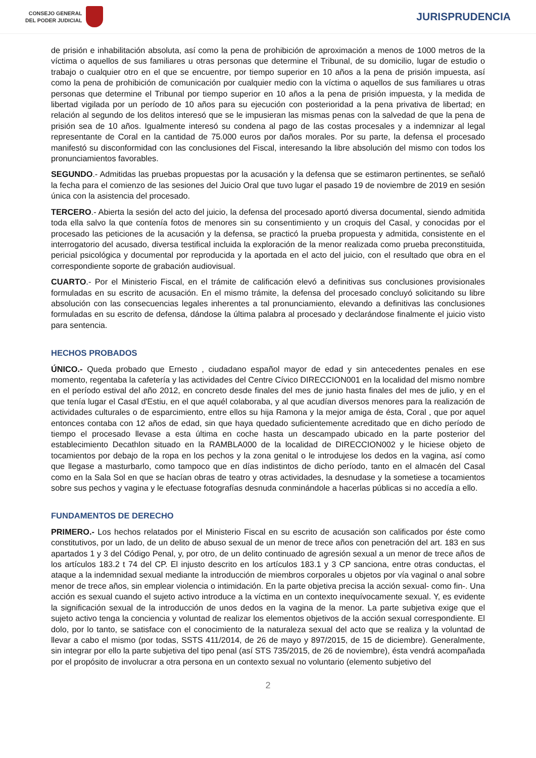CONSEJO GENERAL
DEL PODER JUDICIAL
JURISPRUDENCIA
de prisión e inhabilitación absoluta, así como la pena de prohibición de aproximación a menos de 1000 metros de la víctima o aquellos de sus familiares u otras personas que determine el Tribunal, de su domicilio, lugar de estudio o trabajo o cualquier otro en el que se encuentre, por tiempo superior en 10 años a la pena de prisión impuesta, así como la pena de prohibición de comunicación por cualquier medio con la víctima o aquellos de sus familiares u otras personas que determine el Tribunal por tiempo superior en 10 años a la pena de prisión impuesta, y la medida de libertad vigilada por un período de 10 años para su ejecución con posterioridad a la pena privativa de libertad; en relación al segundo de los delitos interesó que se le impusieran las mismas penas con la salvedad de que la pena de prisión sea de 10 años. Igualmente interesó su condena al pago de las costas procesales y a indemnizar al legal representante de Coral en la cantidad de 75.000 euros por daños morales. Por su parte, la defensa el procesado manifestó su disconformidad con las conclusiones del Fiscal, interesando la libre absolución del mismo con todos los pronunciamientos favorables.
SEGUNDO.- Admitidas las pruebas propuestas por la acusación y la defensa que se estimaron pertinentes, se señaló la fecha para el comienzo de las sesiones del Juicio Oral que tuvo lugar el pasado 19 de noviembre de 2019 en sesión única con la asistencia del procesado.
TERCERO.- Abierta la sesión del acto del juicio, la defensa del procesado aportó diversa documental, siendo admitida toda ella salvo la que contenía fotos de menores sin su consentimiento y un croquis del Casal, y conocidas por el procesado las peticiones de la acusación y la defensa, se practicó la prueba propuesta y admitida, consistente en el interrogatorio del acusado, diversa testifical incluida la exploración de la menor realizada como prueba preconstituida, pericial psicológica y documental por reproducida y la aportada en el acto del juicio, con el resultado que obra en el correspondiente soporte de grabación audiovisual.
CUARTO.- Por el Ministerio Fiscal, en el trámite de calificación elevó a definitivas sus conclusiones provisionales formuladas en su escrito de acusación. En el mismo trámite, la defensa del procesado concluyó solicitando su libre absolución con las consecuencias legales inherentes a tal pronunciamiento, elevando a definitivas las conclusiones formuladas en su escrito de defensa, dándose la última palabra al procesado y declarándose finalmente el juicio visto para sentencia.
HECHOS PROBADOS
ÚNICO.- Queda probado que Ernesto , ciudadano español mayor de edad y sin antecedentes penales en ese momento, regentaba la cafetería y las actividades del Centre Cívico DIRECCION001 en la localidad del mismo nombre en el período estival del año 2012, en concreto desde finales del mes de junio hasta finales del mes de julio, y en el que tenía lugar el Casal d'Estiu, en el que aquél colaboraba, y al que acudían diversos menores para la realización de actividades culturales o de esparcimiento, entre ellos su hija Ramona y la mejor amiga de ésta, Coral , que por aquel entonces contaba con 12 años de edad, sin que haya quedado suficientemente acreditado que en dicho período de tiempo el procesado llevase a esta última en coche hasta un descampado ubicado en la parte posterior del establecimiento Decathlon situado en la RAMBLA000 de la localidad de DIRECCION002 y le hiciese objeto de tocamientos por debajo de la ropa en los pechos y la zona genital o le introdujese los dedos en la vagina, así como que llegase a masturbarlo, como tampoco que en días indistintos de dicho período, tanto en el almacén del Casal como en la Sala Sol en que se hacían obras de teatro y otras actividades, la desnudase y la sometiese a tocamientos sobre sus pechos y vagina y le efectuase fotografías desnuda conminándole a hacerlas públicas si no accedía a ello.
FUNDAMENTOS DE DERECHO
PRIMERO.- Los hechos relatados por el Ministerio Fiscal en su escrito de acusación son calificados por éste como constitutivos, por un lado, de un delito de abuso sexual de un menor de trece años con penetración del art. 183 en sus apartados 1 y 3 del Código Penal, y, por otro, de un delito continuado de agresión sexual a un menor de trece años de los artículos 183.2 t 74 del CP. El injusto descrito en los artículos 183.1 y 3 CP sanciona, entre otras conductas, el ataque a la indemnidad sexual mediante la introducción de miembros corporales u objetos por vía vaginal o anal sobre menor de trece años, sin emplear violencia o intimidación. En la parte objetiva precisa la acción sexual- como fin-. Una acción es sexual cuando el sujeto activo introduce a la víctima en un contexto inequívocamente sexual. Y, es evidente la significación sexual de la introducción de unos dedos en la vagina de la menor. La parte subjetiva exige que el sujeto activo tenga la conciencia y voluntad de realizar los elementos objetivos de la acción sexual correspondiente. El dolo, por lo tanto, se satisface con el conocimiento de la naturaleza sexual del acto que se realiza y la voluntad de llevar a cabo el mismo (por todas, SSTS 411/2014, de 26 de mayo y 897/2015, de 15 de diciembre). Generalmente, sin integrar por ello la parte subjetiva del tipo penal (así STS 735/2015, de 26 de noviembre), ésta vendrá acompañada por el propósito de involucrar a otra persona en un contexto sexual no voluntario (elemento subjetivo del
2